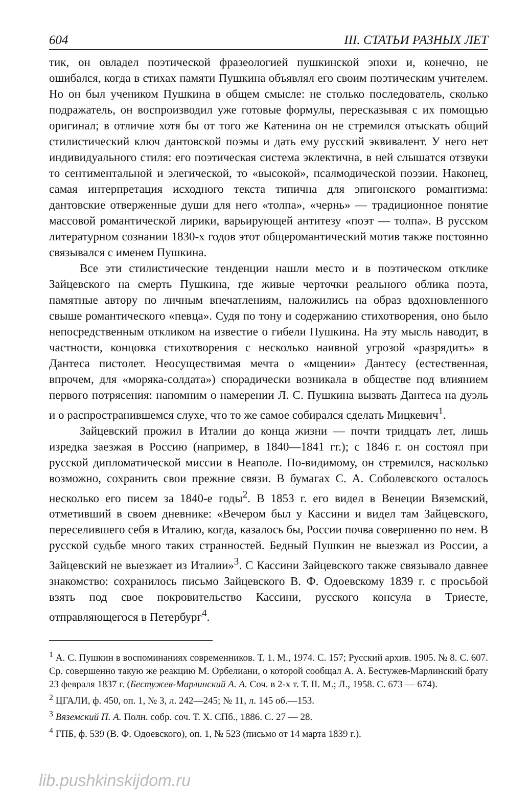604 III. СТАТЬИ РАЗНЫХ ЛЕТ
тик, он овладел поэтической фразеологией пушкинской эпохи и, конечно, не ошибался, когда в стихах памяти Пушкина объявлял его своим поэтическим учителем. Но он был учеником Пушкина в общем смысле: не столько последователь, сколько подражатель, он воспроизводил уже готовые формулы, пересказывая с их помощью оригинал; в отличие хотя бы от того же Катенина он не стремился отыскать общий стилистический ключ дантовской поэмы и дать ему русский эквивалент. У него нет индивидуального стиля: его поэтическая система эклектична, в ней слышатся отзвуки то сентиментальной и элегической, то «высокой», псалмодической поэзии. Наконец, самая интерпретация исходного текста типична для эпигонского романтизма: дантовские отверженные души для него «толпа», «чернь» — традиционное понятие массовой романтической лирики, варьирующей антитезу «поэт — толпа». В русском литературном сознании 1830-х годов этот общеромантический мотив также постоянно связывался с именем Пушкина.
Все эти стилистические тенденции нашли место и в поэтическом отклике Зайцевского на смерть Пушкина, где живые черточки реального облика поэта, памятные автору по личным впечатлениям, наложились на образ вдохновленного свыше романтического «певца». Судя по тону и содержанию стихотворения, оно было непосредственным откликом на известие о гибели Пушкина. На эту мысль наводит, в частности, концовка стихотворения с несколько наивной угрозой «разрядить» в Дантеса пистолет. Неосуществимая мечта о «мщении» Дантесу (естественная, впрочем, для «моряка-солдата») спорадически возникала в обществе под влиянием первого потрясения: напомним о намерении Л. С. Пушкина вызвать Дантеса на дуэль и о распространившемся слухе, что то же самое собирался сделать Мицкевич<sup>1</sup>.
Зайцевский прожил в Италии до конца жизни — почти тридцать лет, лишь изредка заезжая в Россию (например, в 1840—1841 гг.); с 1846 г. он состоял при русской дипломатической миссии в Неаполе. По-видимому, он стремился, насколько возможно, сохранить свои прежние связи. В бумагах С. А. Соболевского осталось несколько его писем за 1840-е годы<sup>2</sup>. В 1853 г. его видел в Венеции Вяземский, отметивший в своем дневнике: «Вечером был у Кассини и видел там Зайцевского, переселившего себя в Италию, когда, казалось бы, России почва совершенно по нем. В русской судьбе много таких странностей. Бедный Пушкин не выезжал из России, а Зайцевский не выезжает из Италии»<sup>3</sup>. С Кассини Зайцевского также связывало давнее знакомство: сохранилось письмо Зайцевского В. Ф. Одоевскому 1839 г. с просьбой взять под свое покровительство Кассини, русского консула в Триесте, отправляющегося в Петербург<sup>4</sup>.
<sup>1</sup> А. С. Пушкин в воспоминаниях современников. Т. 1. М., 1974. С. 157; Русский архив. 1905. № 8. С. 607. Ср. совершенно такую же реакцию М. Орбелиани, о которой сообщал А. А. Бестужев-Марлинский брату 23 февраля 1837 г. (Бестужев-Марлинский А. А. Соч. в 2-х т. Т. II. М.; Л., 1958. С. 673 — 674).
<sup>2</sup> ЦГАЛИ, ф. 450, оп. 1, № 3, л. 242—245; № 11, л. 145 об.—153.
<sup>3</sup> Вяземский П. А. Полн. собр. соч. Т. X. СПб., 1886. С. 27 — 28.
<sup>4</sup> ГПБ, ф. 539 (В. Ф. Одоевского), оп. 1, № 523 (письмо от 14 марта 1839 г.).
lib.pushkinskijdom.ru